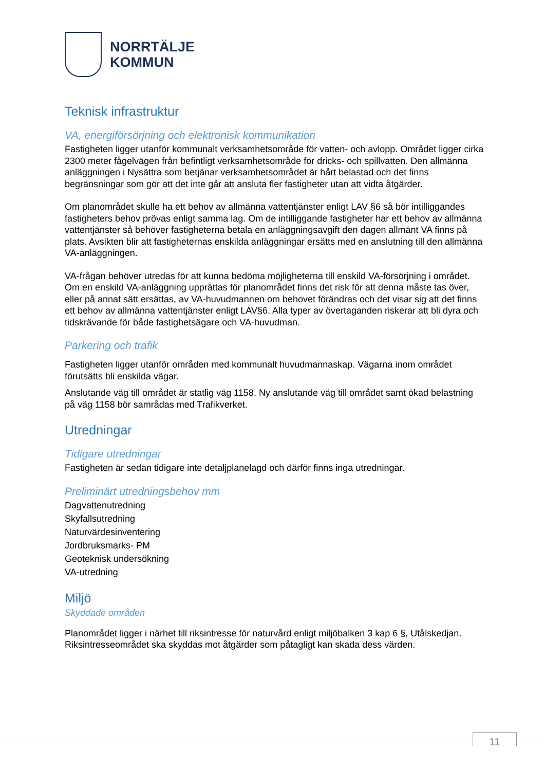NORRTÄLJE
KOMMUN
Teknisk infrastruktur
VA, energiförsörjning och elektronisk kommunikation
Fastigheten ligger utanför kommunalt verksamhetsområde för vatten- och avlopp. Området ligger cirka 2300 meter fågelvägen från befintligt verksamhetsområde för dricks- och spillvatten. Den allmänna anläggningen i Nysättra som betjänar verksamhetsområdet är hårt belastad och det finns begränsningar som gör att det inte går att ansluta fler fastigheter utan att vidta åtgärder.
Om planområdet skulle ha ett behov av allmänna vattentjänster enligt LAV §6 så bör intilliggandes fastigheters behov prövas enligt samma lag. Om de intilliggande fastigheter har ett behov av allmänna vattentjänster så behöver fastigheterna betala en anläggningsavgift den dagen allmänt VA finns på plats. Avsikten blir att fastigheternas enskilda anläggningar ersätts med en anslutning till den allmänna VA-anläggningen.
VA-frågan behöver utredas för att kunna bedöma möjligheterna till enskild VA-försörjning i området. Om en enskild VA-anläggning upprättas för planområdet finns det risk för att denna måste tas över, eller på annat sätt ersättas, av VA-huvudmannen om behovet förändras och det visar sig att det finns ett behov av allmänna vattentjänster enligt LAV§6. Alla typer av övertaganden riskerar att bli dyra och tidskrävande för både fastighetsägare och VA-huvudman.
Parkering och trafik
Fastigheten ligger utanför områden med kommunalt huvudmannaskap. Vägarna inom området förutsätts bli enskilda vägar.
Anslutande väg till området är statlig väg 1158. Ny anslutande väg till området samt ökad belastning på väg 1158 bör samrådas med Trafikverket.
Utredningar
Tidigare utredningar
Fastigheten är sedan tidigare inte detaljplanelagd och därför finns inga utredningar.
Preliminärt utredningsbehov mm
Dagvattenutredning
Skyfallsutredning
Naturvärdesinventering
Jordbruksmarks- PM
Geoteknisk undersökning
VA-utredning
Miljö
Skyddade områden
Planområdet ligger i närhet till riksintresse för naturvård enligt miljöbalken 3 kap 6 §, Utålskedjan. Riksintresseområdet ska skyddas mot åtgärder som påtagligt kan skada dess värden.
11